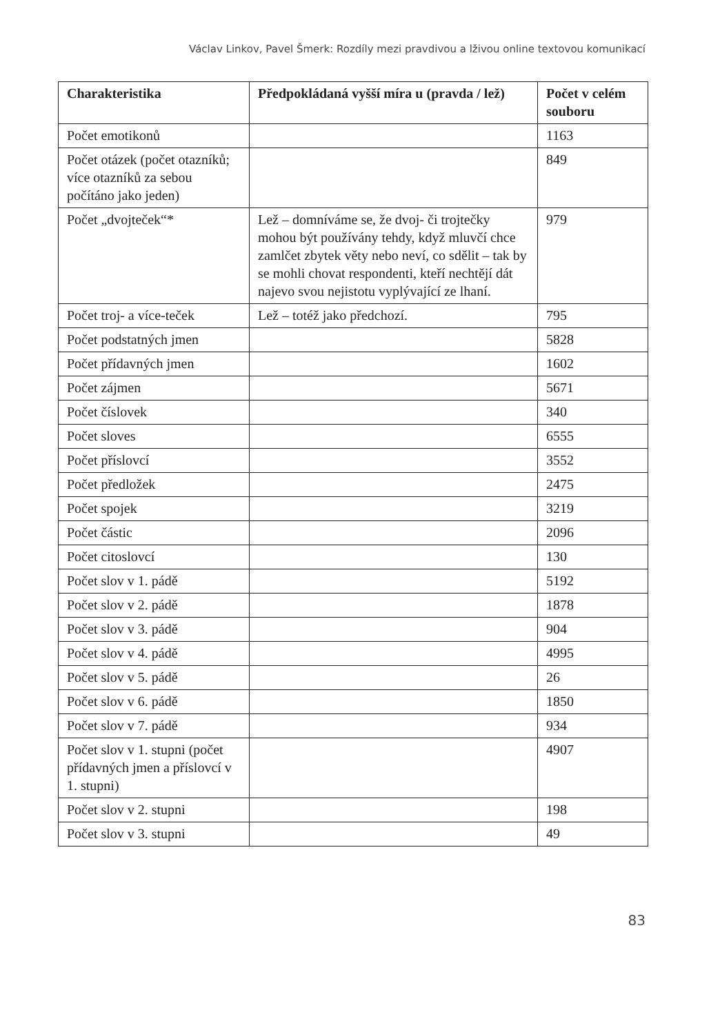Václav Linkov, Pavel Šmerk: Rozdíly mezi pravdivou a lživou online textovou komunikací
| Charakteristika | Předpokládaná vyšší míra u (pravda / lež) | Počet v celém souboru |
| --- | --- | --- |
| Počet emotikonů | | 1163 |
| Počet otázek (počet otazníků; více otazníků za sebou počítáno jako jeden) | | 849 |
| Počet „dvojteček“* | Lež – domníváme se, že dvoj- či trojtečky mohou být používány tehdy, když mluvčí chce zamlčet zbytek věty nebo neví, co sdělit – tak by se mohli chovat respondenti, kteří nechtějí dát najevo svou nejistotu vyplývající ze lhaní. | 979 |
| Počet troj- a více-teček | Lež – totéž jako předchozí. | 795 |
| Počet podstatných jmen | | 5828 |
| Počet přídavných jmen | | 1602 |
| Počet zájmen | | 5671 |
| Počet číslovek | | 340 |
| Počet sloves | | 6555 |
| Počet příslovcí | | 3552 |
| Počet předložek | | 2475 |
| Počet spojek | | 3219 |
| Počet částic | | 2096 |
| Počet citoslovcí | | 130 |
| Počet slov v 1. pádě | | 5192 |
| Počet slov v 2. pádě | | 1878 |
| Počet slov v 3. pádě | | 904 |
| Počet slov v 4. pádě | | 4995 |
| Počet slov v 5. pádě | | 26 |
| Počet slov v 6. pádě | | 1850 |
| Počet slov v 7. pádě | | 934 |
| Počet slov v 1. stupni (počet přídavných jmen a příslovcí v 1. stupni) | | 4907 |
| Počet slov v 2. stupni | | 198 |
| Počet slov v 3. stupni | | 49 |
83